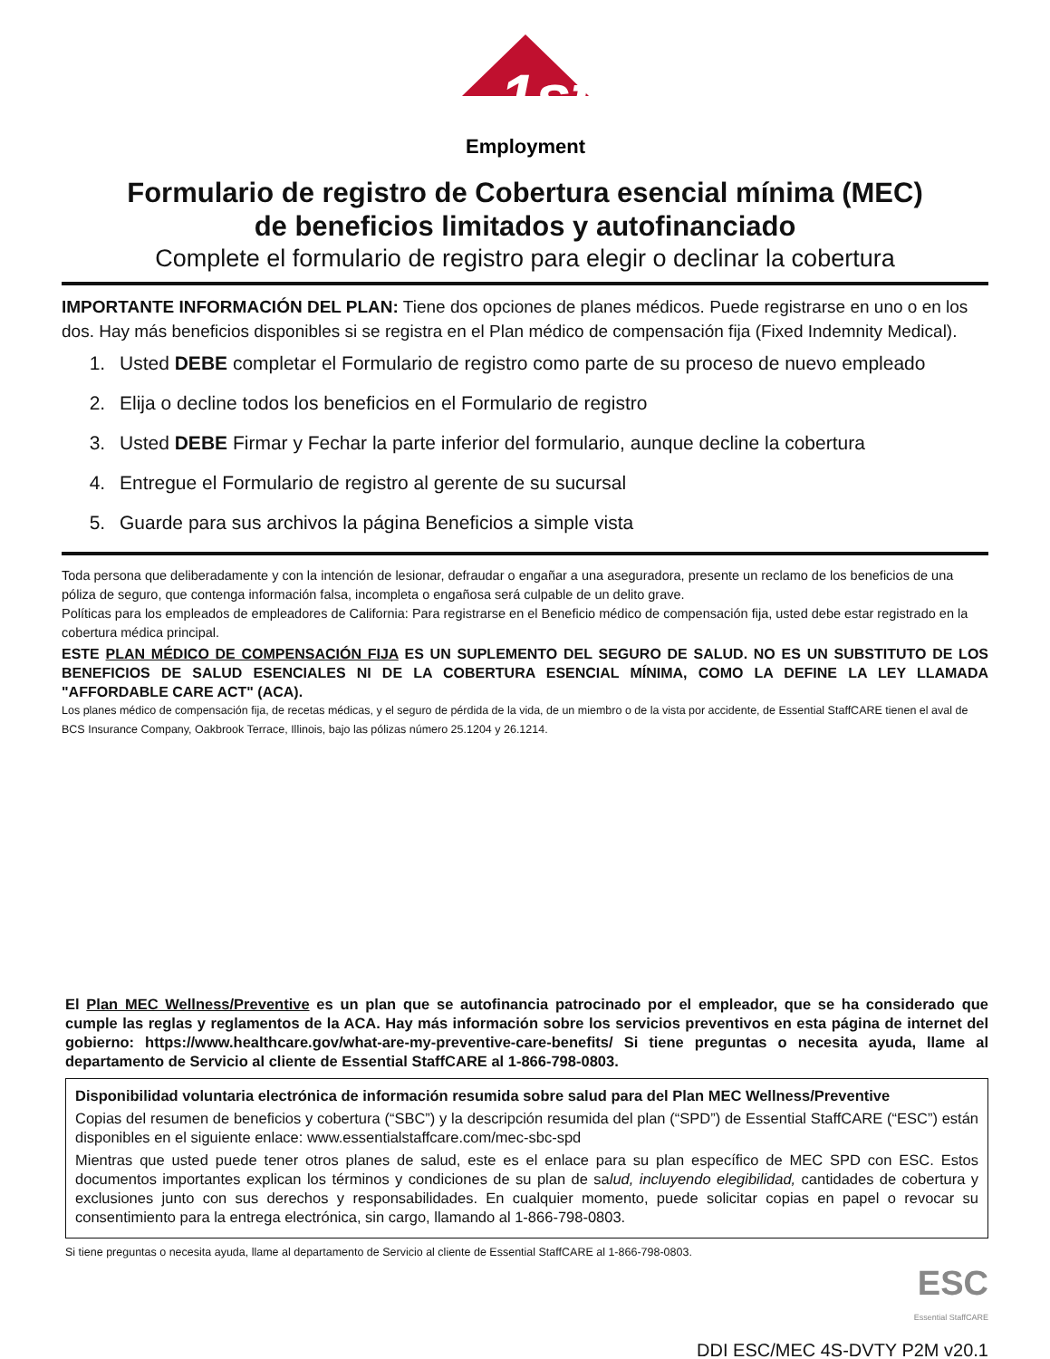1st
Employment
Formulario de registro de Cobertura esencial mínima (MEC)
de beneficios limitados y autofinanciado
Complete el formulario de registro para elegir o declinar la cobertura
IMPORTANTE INFORMACIÓN DEL PLAN: Tiene dos opciones de planes médicos. Puede registrarse en uno o en los dos. Hay más beneficios disponibles si se registra en el Plan médico de compensación fija (Fixed Indemnity Medical).
1. Usted DEBE completar el Formulario de registro como parte de su proceso de nuevo empleado
2. Elija o decline todos los beneficios en el Formulario de registro
3. Usted DEBE Firmar y Fechar la parte inferior del formulario, aunque decline la cobertura
4. Entregue el Formulario de registro al gerente de su sucursal
5. Guarde para sus archivos la página Beneficios a simple vista
Toda persona que deliberadamente y con la intención de lesionar, defraudar o engañar a una aseguradora, presente un reclamo de los beneficios de una póliza de seguro, que contenga información falsa, incompleta o engañosa será culpable de un delito grave.
Políticas para los empleados de empleadores de California: Para registrarse en el Beneficio médico de compensación fija, usted debe estar registrado en la cobertura médica principal.
ESTE PLAN MÉDICO DE COMPENSACIÓN FIJA ES UN SUPLEMENTO DEL SEGURO DE SALUD. NO ES UN SUBSTITUTO DE LOS BENEFICIOS DE SALUD ESENCIALES NI DE LA COBERTURA ESENCIAL MÍNIMA, COMO LA DEFINE LA LEY LLAMADA "AFFORDABLE CARE ACT" (ACA).
Los planes médico de compensación fija, de recetas médicas, y el seguro de pérdida de la vida, de un miembro o de la vista por accidente, de Essential StaffCARE tienen el aval de BCS Insurance Company, Oakbrook Terrace, Illinois, bajo las pólizas número 25.1204 y 26.1214.
El Plan MEC Wellness/Preventive es un plan que se autofinancia patrocinado por el empleador, que se ha considerado que cumple las reglas y reglamentos de la ACA. Hay más información sobre los servicios preventivos en esta página de internet del gobierno: https://www.healthcare.gov/what-are-my-preventive-care-benefits/ Si tiene preguntas o necesita ayuda, llame al departamento de Servicio al cliente de Essential StaffCARE al 1-866-798-0803.
Disponibilidad voluntaria electrónica de información resumida sobre salud para del Plan MEC Wellness/Preventive
Copias del resumen de beneficios y cobertura (“SBC”) y la descripción resumida del plan (“SPD”) de Essential StaffCARE (“ESC”) están disponibles en el siguiente enlace: www.essentialstaffcare.com/mec-sbc-spd
Mientras que usted puede tener otros planes de salud, este es el enlace para su plan específico de MEC SPD con ESC. Estos documentos importantes explican los términos y condiciones de su plan de salud, incluyendo elegibilidad, cantidades de cobertura y exclusiones junto con sus derechos y responsabilidades. En cualquier momento, puede solicitar copias en papel o revocar su consentimiento para la entrega electrónica, sin cargo, llamando al 1-866-798-0803.
Si tiene preguntas o necesita ayuda, llame al departamento de Servicio al cliente de Essential StaffCARE al 1-866-798-0803.
ESC
Essential StaffCARE
DDI ESC/MEC 4S-DVTY P2M v20.1